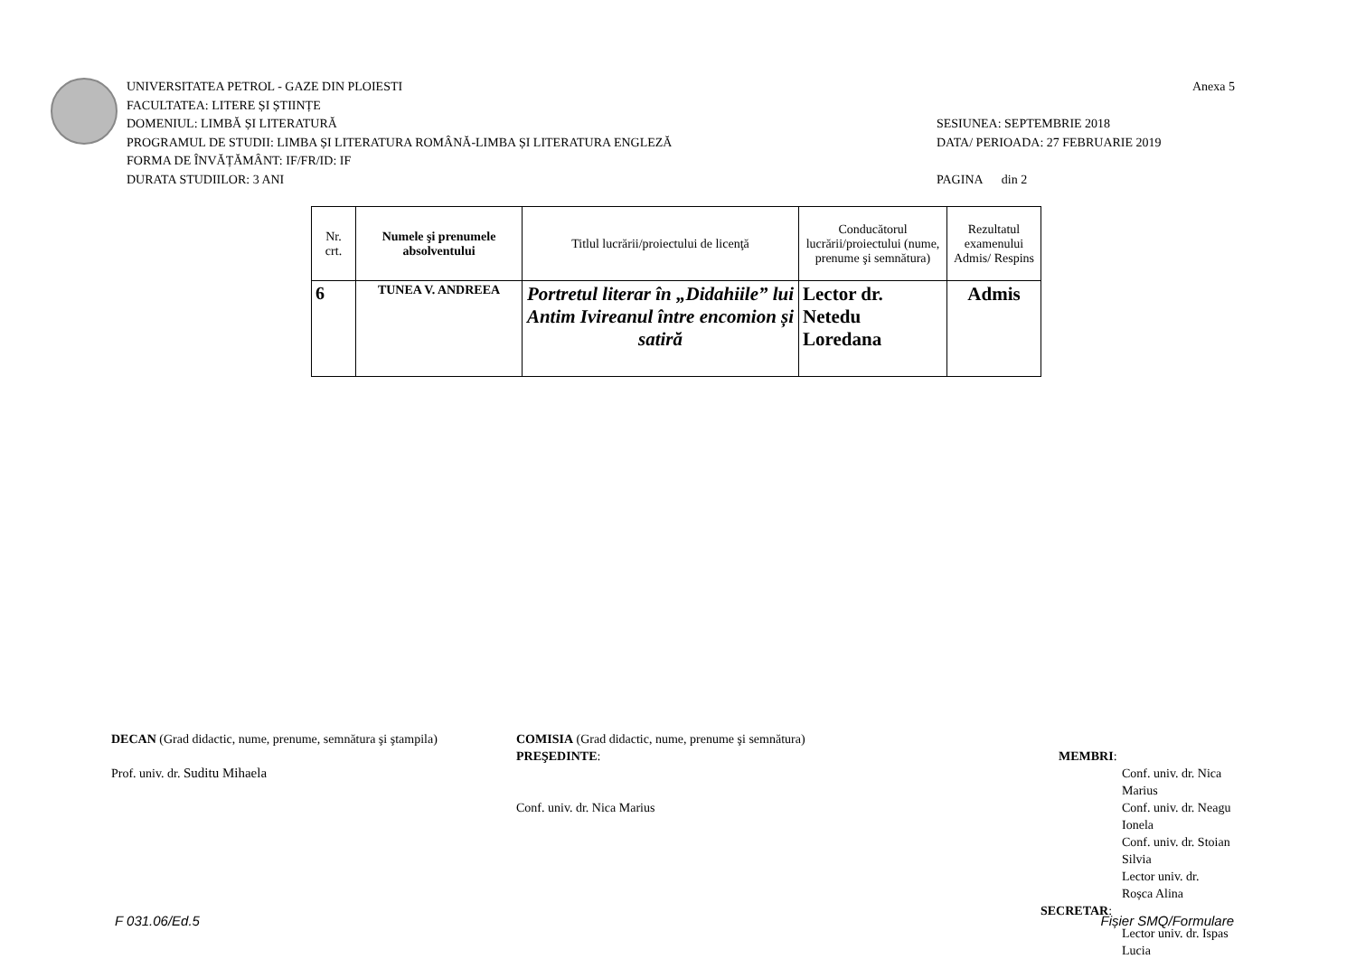UNIVERSITATEA PETROL - GAZE DIN PLOIESTI
FACULTATEA: LITERE ȘI ȘTIINȚE
DOMENIUL: LIMBĂ ȘI LITERATURĂ
PROGRAMUL DE STUDII: LIMBA ȘI LITERATURA ROMÂNĂ-LIMBA ȘI LITERATURA ENGLEZĂ
FORMA DE ÎNVĂȚĂMÂNT: IF/FR/ID: IF
DURATA STUDIILOR: 3 ANI
Anexa 5
SESIUNEA: SEPTEMBRIE 2018
DATA/ PERIOADA: 27 FEBRUARIE 2019
PAGINA din 2
| Nr. crt. | Numele şi prenumele absolventului | Titlul lucrării/proiectului de licenţă | Conducătorul lucrării/proiectului (nume, prenume şi semnătura) | Rezultatul examenului Admis/ Respins |
| --- | --- | --- | --- | --- |
| 6 | TUNEA V. ANDREEA | Portretul literar în „Didahiile” lui Antim Ivireanul între encomion și satiră | Lector dr. Netedu Loredana | Admis |
DECAN (Grad didactic, nume, prenume, semnătura şi ştampila)
Prof. univ. dr. Suditu Mihaela
COMISIA (Grad didactic, nume, prenume şi semnătura)
PREŞEDINTE:
Conf. univ. dr. Nica Marius
MEMBRI:
Conf. univ. dr. Nica Marius
Conf. univ. dr. Neagu Ionela
Conf. univ. dr. Stoian Silvia
Lector univ. dr. Roșca Alina
SECRETAR:
Lector univ. dr. Ispas Lucia
F 031.06/Ed.5 Fișier SMQ/Formulare